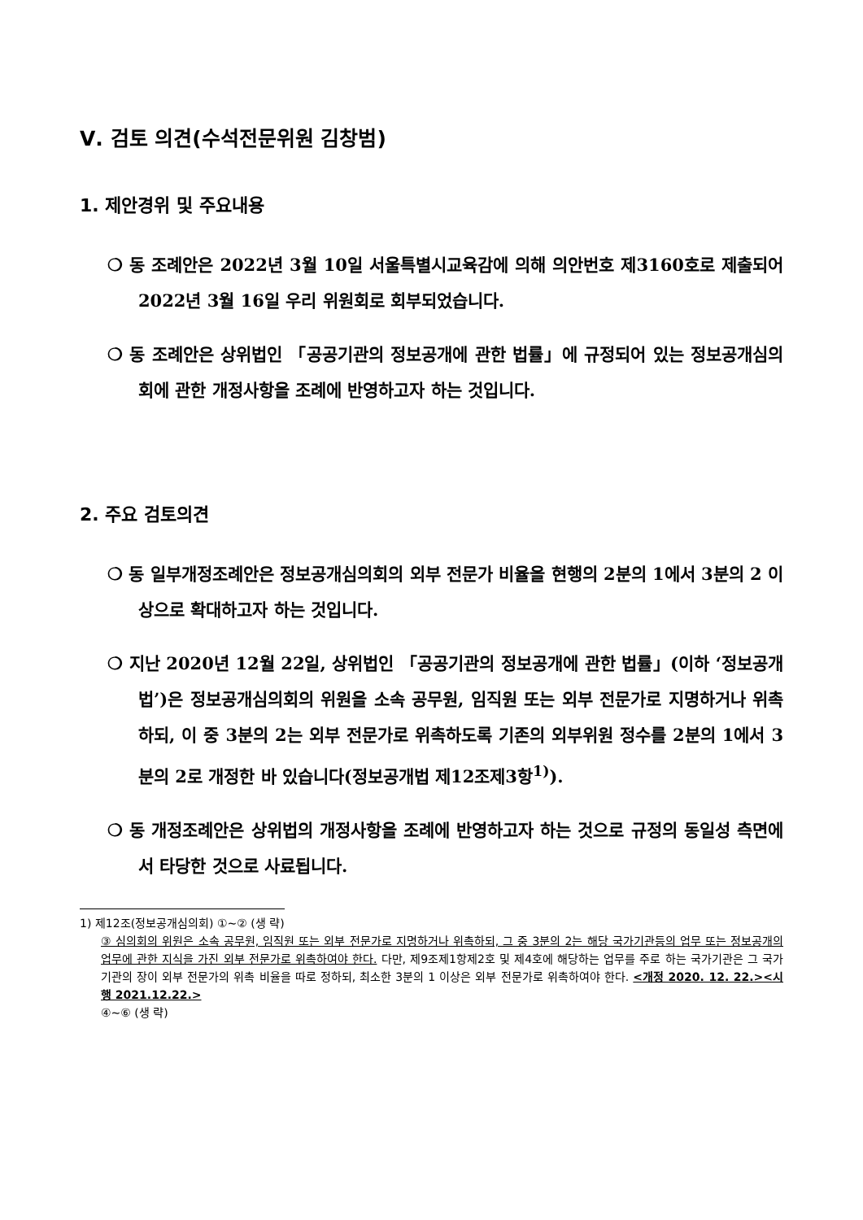Ⅴ. 검토 의견(수석전문위원 김창범)
1. 제안경위 및 주요내용
❍ 동 조례안은 2022년 3월 10일 서울특별시교육감에 의해 의안번호 제3160호로 제출되어 2022년 3월 16일 우리 위원회로 회부되었습니다.
❍ 동 조례안은 상위법인 「공공기관의 정보공개에 관한 법률」에 규정되어 있는 정보공개심의회에 관한 개정사항을 조례에 반영하고자 하는 것입니다.
2. 주요 검토의견
❍ 동 일부개정조례안은 정보공개심의회의 외부 전문가 비율을 현행의 2분의 1에서 3분의 2 이상으로 확대하고자 하는 것입니다.
❍ 지난 2020년 12월 22일, 상위법인 「공공기관의 정보공개에 관한 법률」(이하 ‘정보공개법’)은 정보공개심의회의 위원을 소속 공무원, 임직원 또는 외부 전문가로 지명하거나 위촉하되, 이 중 3분의 2는 외부 전문가로 위촉하도록 기존의 외부위원 정수를 2분의 1에서 3분의 2로 개정한 바 있습니다(정보공개법 제12조제3항<sup>1)</sup>).
❍ 동 개정조례안은 상위법의 개정사항을 조례에 반영하고자 하는 것으로 규정의 동일성 측면에서 타당한 것으로 사료됩니다.
1) 제12조(정보공개심의회) ①~② (생 략)
③ 심의회의 위원은 소속 공무원, 임직원 또는 외부 전문가로 지명하거나 위촉하되, 그 중 3분의 2는 해당 국가기관등의 업무 또는 정보공개의 업무에 관한 지식을 가진 외부 전문가로 위촉하여야 한다. 다만, 제9조제1항제2호 및 제4호에 해당하는 업무를 주로 하는 국가기관은 그 국가기관의 장이 외부 전문가의 위촉 비율을 따로 정하되, 최소한 3분의 1 이상은 외부 전문가로 위촉하여야 한다. <개정 2020. 12. 22.><시행 2021.12.22.>
④~⑥ (생 략)